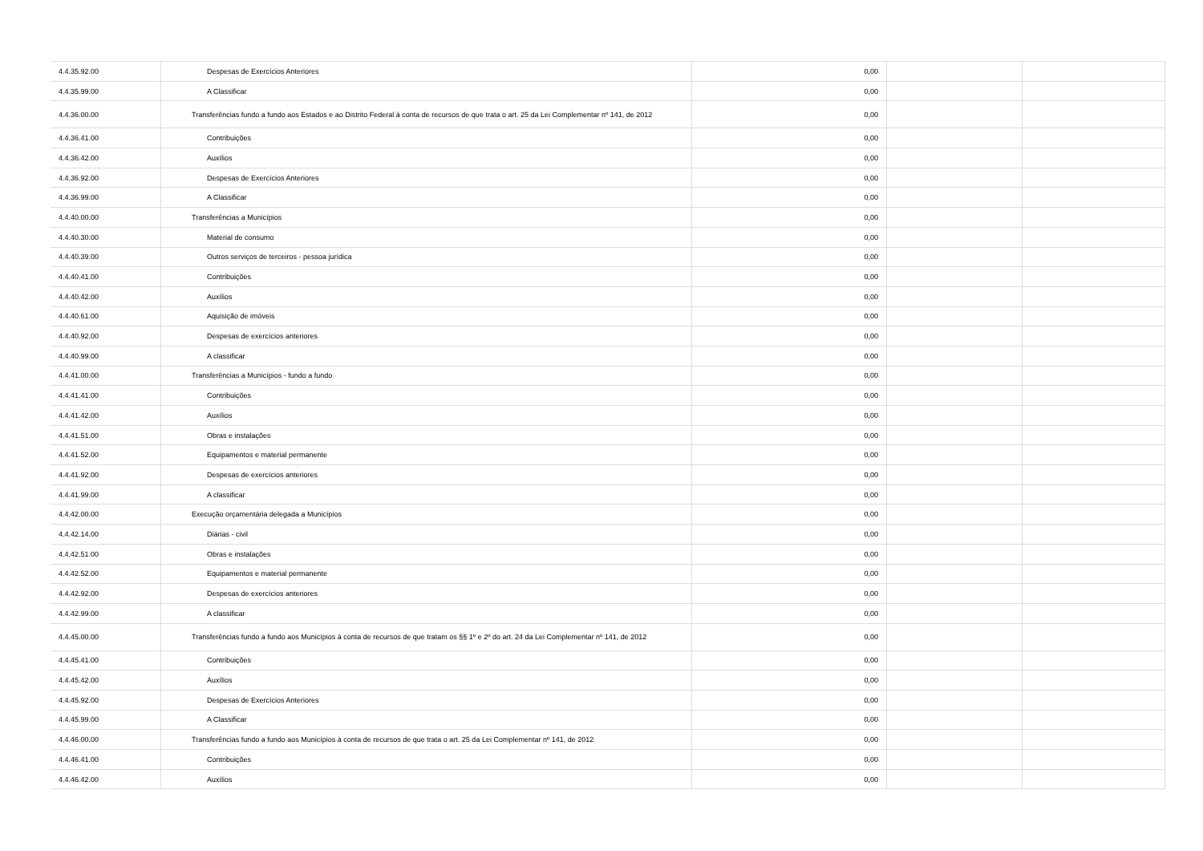| 4.4.35.92.00 | Despesas de Exercícios Anteriores | 0,00 | | |
| 4.4.35.99.00 | A Classificar | 0,00 | | |
| 4.4.36.00.00 | Transferências fundo a fundo aos Estados e ao Distrito Federal à conta de recursos de que trata o art. 25 da Lei Complementar nº 141, de 2012 | 0,00 | | |
| 4.4.36.41.00 | Contribuições | 0,00 | | |
| 4.4.36.42.00 | Auxílios | 0,00 | | |
| 4.4.36.92.00 | Despesas de Exercícios Anteriores | 0,00 | | |
| 4.4.36.99.00 | A Classificar | 0,00 | | |
| 4.4.40.00.00 | Transferências a Municípios | 0,00 | | |
| 4.4.40.30.00 | Material de consumo | 0,00 | | |
| 4.4.40.39.00 | Outros serviços de terceiros - pessoa jurídica | 0,00 | | |
| 4.4.40.41.00 | Contribuições | 0,00 | | |
| 4.4.40.42.00 | Auxílios | 0,00 | | |
| 4.4.40.61.00 | Aquisição de imóveis | 0,00 | | |
| 4.4.40.92.00 | Despesas de exercícios anteriores | 0,00 | | |
| 4.4.40.99.00 | A classificar | 0,00 | | |
| 4.4.41.00.00 | Transferências a Municípios - fundo a fundo | 0,00 | | |
| 4.4.41.41.00 | Contribuições | 0,00 | | |
| 4.4.41.42.00 | Auxílios | 0,00 | | |
| 4.4.41.51.00 | Obras e instalações | 0,00 | | |
| 4.4.41.52.00 | Equipamentos e material permanente | 0,00 | | |
| 4.4.41.92.00 | Despesas de exercícios anteriores | 0,00 | | |
| 4.4.41.99.00 | A classificar | 0,00 | | |
| 4.4.42.00.00 | Execução orçamentária delegada a Municípios | 0,00 | | |
| 4.4.42.14.00 | Diárias - civil | 0,00 | | |
| 4.4.42.51.00 | Obras e instalações | 0,00 | | |
| 4.4.42.52.00 | Equipamentos e material permanente | 0,00 | | |
| 4.4.42.92.00 | Despesas de exercícios anteriores | 0,00 | | |
| 4.4.42.99.00 | A classificar | 0,00 | | |
| 4.4.45.00.00 | Transferências fundo a fundo aos Municípios à conta de recursos de que tratam os §§ 1º e 2º do art. 24 da Lei Complementar nº 141, de 2012 | 0,00 | | |
| 4.4.45.41.00 | Contribuições | 0,00 | | |
| 4.4.45.42.00 | Auxílios | 0,00 | | |
| 4.4.45.92.00 | Despesas de Exercícios Anteriores | 0,00 | | |
| 4.4.45.99.00 | A Classificar | 0,00 | | |
| 4.4.46.00.00 | Transferências fundo a fundo aos Municípios à conta de recursos de que trata o art. 25 da Lei Complementar nº 141, de 2012 | 0,00 | | |
| 4.4.46.41.00 | Contribuições | 0,00 | | |
| 4.4.46.42.00 | Auxílios | 0,00 | | |